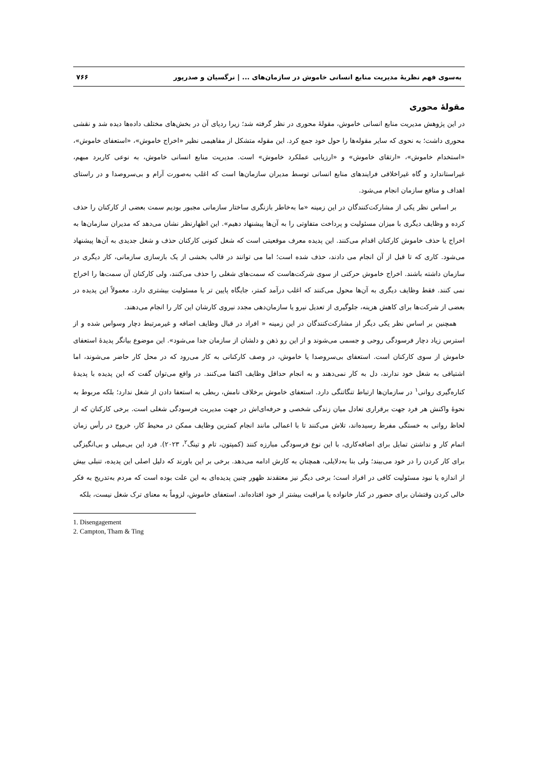به‌سوی فهم نظریهٔ مدیریت منابع انسانی خاموش در سازمان‌های ... | نرگسیان و صدرپور ۷۶۶
مقولهٔ محوری
در این پژوهش مدیریت منابع انسانی خاموش، مقولهٔ محوری در نظر گرفته شد؛ زیرا ردپای آن در بخش‌های مختلف داده‌ها دیده شد و نقشی محوری داشت؛ به نحوی که سایر مقوله‌ها را حول خود جمع کرد. این مقوله متشکل از مفاهیمی نظیر «اخراج خاموش»، «استعفای خاموش»، «استخدام خاموش»، «ارتقای خاموش» و «ارزیابی عملکرد خاموش» است. مدیریت منابع انسانی خاموش، به نوعی کاربرد مبهم، غیراستاندارد و گاه غیراخلاقی فرایندهای منابع انسانی توسط مدیران سازمان‌ها است که اغلب به‌صورت آرام و بی‌سروصدا و در راستای اهداف و منافع سازمان انجام می‌شود.
بر اساس نظر یکی از مشارکت‌کنندگان در این زمینه «ما به‌خاطر بازنگری ساختار سازمانی مجبور بودیم سمت بعضی از کارکنان را حذف کرده و وظایف دیگری با میزان مسئولیت و پرداخت متفاوتی را به آن‌ها پیشنهاد دهیم». این اظهارنظر نشان می‌دهد که مدیران سازمان‌ها به اخراج یا حذف خاموش کارکنان اقدام می‌کنند. این پدیده معرف موقعیتی است که شغل کنونی کارکنان حذف و شغل جدیدی به آن‌ها پیشنهاد می‌شود. کاری که تا قبل از آن انجام می دادند، حذف شده است؛ اما می توانند در قالب بخشی از یک بازسازی سازمانی، کار دیگری در سازمان داشته باشند. اخراج خاموش حرکتی از سوی شرکت‌هاست که سمت‌های شغلی را حذف می‌کنند، ولی کارکنان آن سمت‌ها را اخراج نمی کنند. فقط وظایف دیگری به آن‌ها محول می‌کنند که اغلب درآمد کمتر، جایگاه پایین تر یا مسئولیت بیشتری دارد. معمولاً این پدیده در بعضی از شرکت‌ها برای کاهش هزینه، جلوگیری از تعدیل نیرو یا سازمان‌دهی مجدد نیروی کارشان این کار را انجام می‌دهند.
همچنین بر اساس نظر یکی دیگر از مشارکت‌کنندگان در این زمینه « افراد در قبال وظایف اضافه و غیرمرتبط دچار وسواس شده و از استرس زیاد دچار فرسودگی روحی و جسمی می‌شوند و از این رو ذهن و دلشان از سازمان جدا می‌شود». این موضوع بیانگر پدیدهٔ استعفای خاموش از سوی کارکنان است. استعفای بی‌سروصدا یا خاموش، در وصف کارکنانی به کار می‌رود که در محل کار حاضر می‌شوند، اما اشتیاقی به شغل خود ندارند، دل به کار نمی‌دهند و به انجام حداقل وظایف اکتفا می‌کنند. در واقع می‌توان گفت که این پدیده با پدیدهٔ کناره‌گیری روانی<sup>۱</sup> در سازمان‌ها ارتباط تنگاتنگی دارد. استعفای خاموش برخلاف نامش، ربطی به استعفا دادن از شغل ندارد؛ بلکه مربوط به نحوهٔ واکنش هر فرد جهت برقراری تعادل میان زندگی شخصی و حرفه‌ای‌اش در جهت مدیریت فرسودگی شغلی است. برخی کارکنان که از لحاظ روانی به خستگی مفرط رسیده‌اند، تلاش می‌کنند تا با اعمالی مانند انجام کمترین وظایف ممکن در محیط کار، خروج در رأس زمان اتمام کار و نداشتن تمایل برای اضافه‌کاری، با این نوع فرسودگی مبارزه کنند (کمپتون، تام و تینگ<sup>۲</sup>، ۲۰۲۳). فرد این بی‌میلی و بی‌انگیزگی برای کار کردن را در خود می‌بیند؛ ولی بنا به‌دلایلی، همچنان به کارش ادامه می‌دهد. برخی بر این باورند که دلیل اصلی این پدیده، تنبلی بیش از اندازه یا نبود مسئولیت کافی در افراد است؛ برخی دیگر نیز معتقدند ظهور چنین پدیده‌ای به این علت بوده است که مردم به‌تدریج به فکر خالی کردن وقتشان برای حضور در کنار خانواده یا مراقبت بیشتر از خود افتاده‌اند. استعفای خاموش، لزوماً به معنای ترک شغل نیست، بلکه
1. Disengagement
2. Campton, Tham & Ting